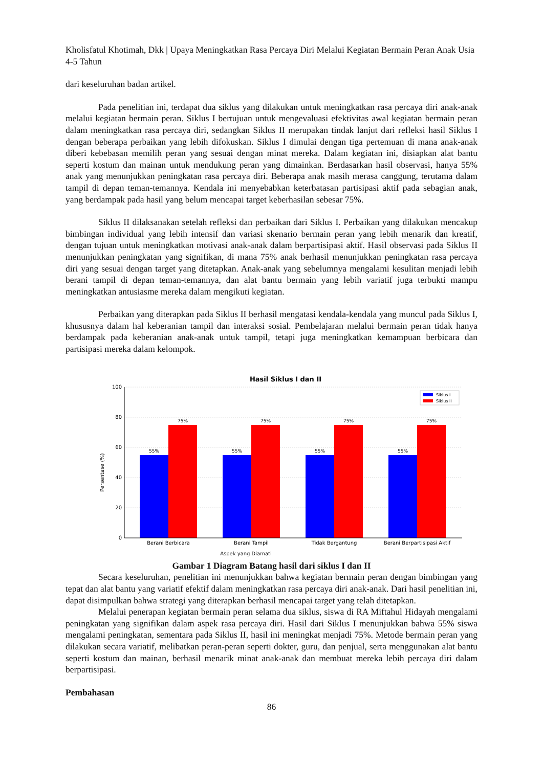Kholisfatul Khotimah, Dkk | Upaya Meningkatkan Rasa Percaya Diri Melalui Kegiatan Bermain Peran Anak Usia 4-5 Tahun
dari keseluruhan badan artikel.
Pada penelitian ini, terdapat dua siklus yang dilakukan untuk meningkatkan rasa percaya diri anak-anak melalui kegiatan bermain peran. Siklus I bertujuan untuk mengevaluasi efektivitas awal kegiatan bermain peran dalam meningkatkan rasa percaya diri, sedangkan Siklus II merupakan tindak lanjut dari refleksi hasil Siklus I dengan beberapa perbaikan yang lebih difokuskan. Siklus I dimulai dengan tiga pertemuan di mana anak-anak diberi kebebasan memilih peran yang sesuai dengan minat mereka. Dalam kegiatan ini, disiapkan alat bantu seperti kostum dan mainan untuk mendukung peran yang dimainkan. Berdasarkan hasil observasi, hanya 55% anak yang menunjukkan peningkatan rasa percaya diri. Beberapa anak masih merasa canggung, terutama dalam tampil di depan teman-temannya. Kendala ini menyebabkan keterbatasan partisipasi aktif pada sebagian anak, yang berdampak pada hasil yang belum mencapai target keberhasilan sebesar 75%.
Siklus II dilaksanakan setelah refleksi dan perbaikan dari Siklus I. Perbaikan yang dilakukan mencakup bimbingan individual yang lebih intensif dan variasi skenario bermain peran yang lebih menarik dan kreatif, dengan tujuan untuk meningkatkan motivasi anak-anak dalam berpartisipasi aktif. Hasil observasi pada Siklus II menunjukkan peningkatan yang signifikan, di mana 75% anak berhasil menunjukkan peningkatan rasa percaya diri yang sesuai dengan target yang ditetapkan. Anak-anak yang sebelumnya mengalami kesulitan menjadi lebih berani tampil di depan teman-temannya, dan alat bantu bermain yang lebih variatif juga terbukti mampu meningkatkan antusiasme mereka dalam mengikuti kegiatan.
Perbaikan yang diterapkan pada Siklus II berhasil mengatasi kendala-kendala yang muncul pada Siklus I, khususnya dalam hal keberanian tampil dan interaksi sosial. Pembelajaran melalui bermain peran tidak hanya berdampak pada keberanian anak-anak untuk tampil, tetapi juga meningkatkan kemampuan berbicara dan partisipasi mereka dalam kelompok.
Hasil Siklus I dan II
100
80
60
40
20
0
Persentase (%)
55%
75%
55%
75%
55%
75%
55%
75%
Berani Berbicara
Berani Tampil
Tidak Bergantung
Berani Berpartisipasi Aktif
Siklus I
Siklus II
Aspek yang Diamati
Gambar 1 Diagram Batang hasil dari siklus I dan II
Secara keseluruhan, penelitian ini menunjukkan bahwa kegiatan bermain peran dengan bimbingan yang tepat dan alat bantu yang variatif efektif dalam meningkatkan rasa percaya diri anak-anak. Dari hasil penelitian ini, dapat disimpulkan bahwa strategi yang diterapkan berhasil mencapai target yang telah ditetapkan.
Melalui penerapan kegiatan bermain peran selama dua siklus, siswa di RA Miftahul Hidayah mengalami peningkatan yang signifikan dalam aspek rasa percaya diri. Hasil dari Siklus I menunjukkan bahwa 55% siswa mengalami peningkatan, sementara pada Siklus II, hasil ini meningkat menjadi 75%. Metode bermain peran yang dilakukan secara variatif, melibatkan peran-peran seperti dokter, guru, dan penjual, serta menggunakan alat bantu seperti kostum dan mainan, berhasil menarik minat anak-anak dan membuat mereka lebih percaya diri dalam berpartisipasi.
Pembahasan
86